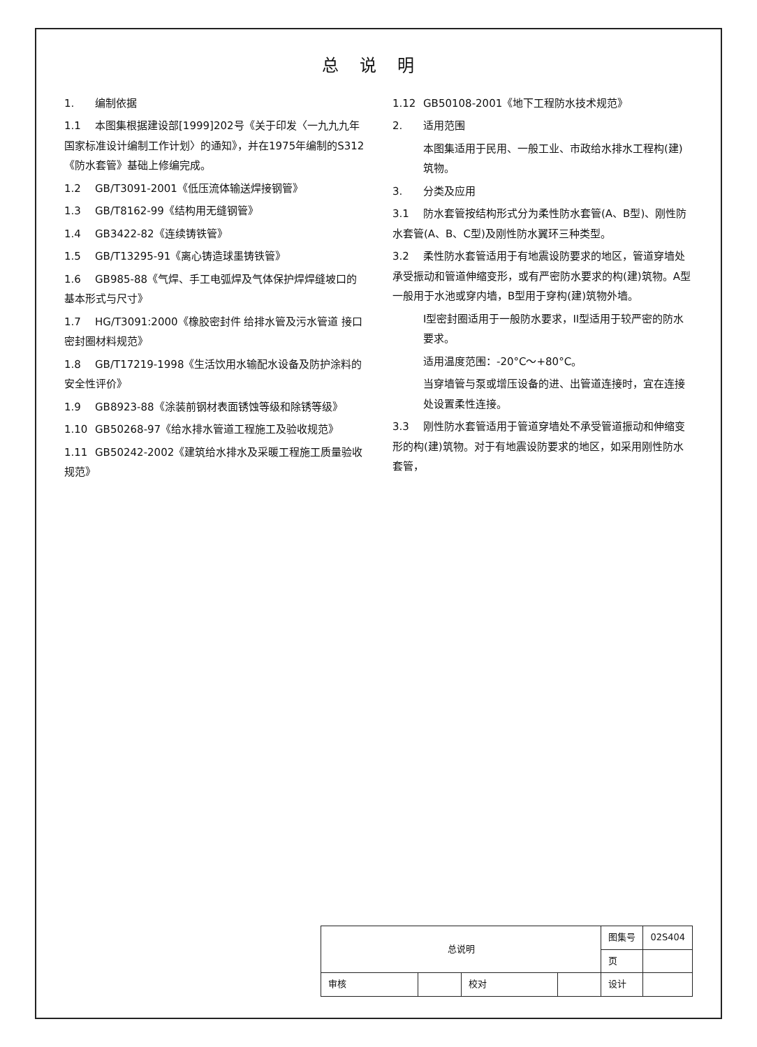总说明
1. 编制依据
1.1 本图集根据建设部[1999]202号《关于印发〈一九九九年国家标准设计编制工作计划〉的通知》，并在1975年编制的S312《防水套管》基础上修编完成。
1.2 GB/T3091-2001《低压流体输送焊接钢管》
1.3 GB/T8162-99《结构用无缝钢管》
1.4 GB3422-82《连续铸铁管》
1.5 GB/T13295-91《离心铸造球墨铸铁管》
1.6 GB985-88《气焊、手工电弧焊及气体保护焊焊缝坡口的基本形式与尺寸》
1.7 HG/T3091:2000《橡胶密封件 给排水管及污水管道 接口密封圈材料规范》
1.8 GB/T17219-1998《生活饮用水输配水设备及防护涂料的安全性评价》
1.9 GB8923-88《涂装前钢材表面锈蚀等级和除锈等级》
1.10 GB50268-97《给水排水管道工程施工及验收规范》
1.11 GB50242-2002《建筑给水排水及采暖工程施工质量验收规范》
1.12 GB50108-2001《地下工程防水技术规范》
2. 适用范围
本图集适用于民用、一般工业、市政给水排水工程构(建)筑物。
3. 分类及应用
3.1 防水套管按结构形式分为柔性防水套管(A、B型)、刚性防水套管(A、B、C型)及刚性防水翼环三种类型。
3.2 柔性防水套管适用于有地震设防要求的地区，管道穿墙处承受振动和管道伸缩变形，或有严密防水要求的构(建)筑物。A型一般用于水池或穿内墙，B型用于穿构(建)筑物外墙。
I型密封圈适用于一般防水要求，II型适用于较严密的防水要求。
适用温度范围：-20°C～+80°C。
当穿墙管与泵或增压设备的进、出管道连接时，宜在连接处设置柔性连接。
3.3 刚性防水套管适用于管道穿墙处不承受管道振动和伸缩变形的构(建)筑物。对于有地震设防要求的地区，如采用刚性防水套管，
| 总说明 | | | | 图集号 | 02S404 |
| | | | | 页 | |
| 审核 | | 校对 | | 设计 | |